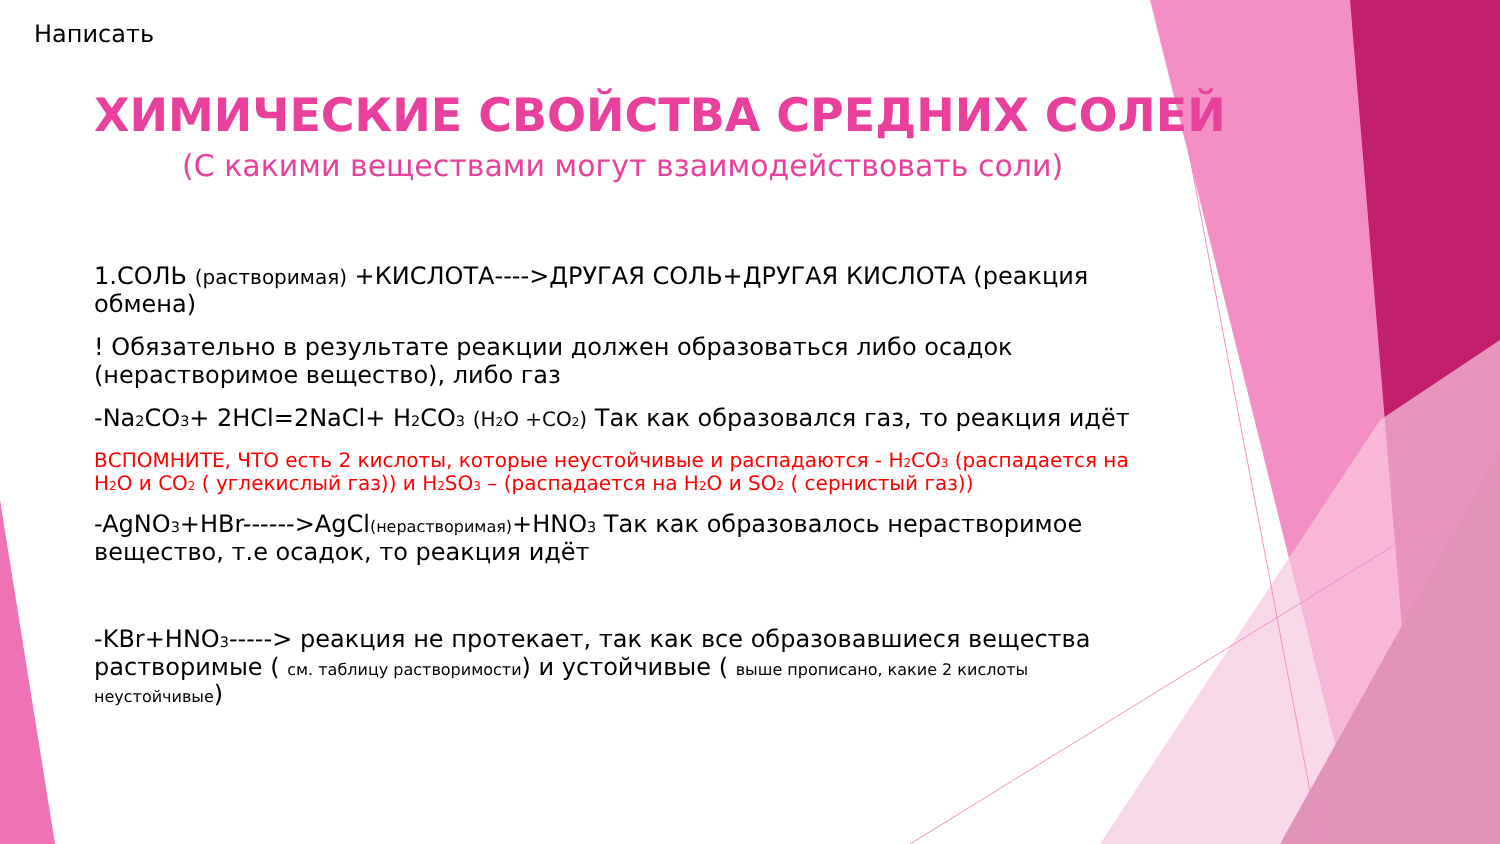Написать
ХИМИЧЕСКИЕ СВОЙСТВА СРЕДНИХ СОЛЕЙ
(С какими веществами могут взаимодействовать соли)
1.СОЛЬ (растворимая) +КИСЛОТА---->ДРУГАЯ СОЛЬ+ДРУГАЯ КИСЛОТА (реакция обмена)
! Обязательно в результате реакции должен образоваться либо осадок (нерастворимое вещество), либо газ
-Na<sub>2</sub>CO<sub>3</sub>+ 2HCl=2NaCl+ H<sub>2</sub>CO<sub>3</sub> (H<sub>2</sub>O +CO<sub>2</sub>) Так как образовался газ, то реакция идёт
ВСПОМНИТЕ, ЧТО есть 2 кислоты, которые неустойчивые и распадаются - H<sub>2</sub>CO<sub>3</sub> (распадается на H<sub>2</sub>O и CO<sub>2</sub> ( углекислый газ)) и H<sub>2</sub>SO<sub>3</sub> – (распадается на H<sub>2</sub>O и SO<sub>2</sub> ( сернистый газ))
-AgNO<sub>3</sub>+HBr------>AgCl(нерастворимая)+HNO<sub>3</sub> Так как образовалось нерастворимое вещество, т.е осадок, то реакция идёт
-KBr+HNO<sub>3</sub>-----> реакция не протекает, так как все образовавшиеся вещества растворимые ( см. таблицу растворимости) и устойчивые ( выше прописано, какие 2 кислоты неустойчивые)